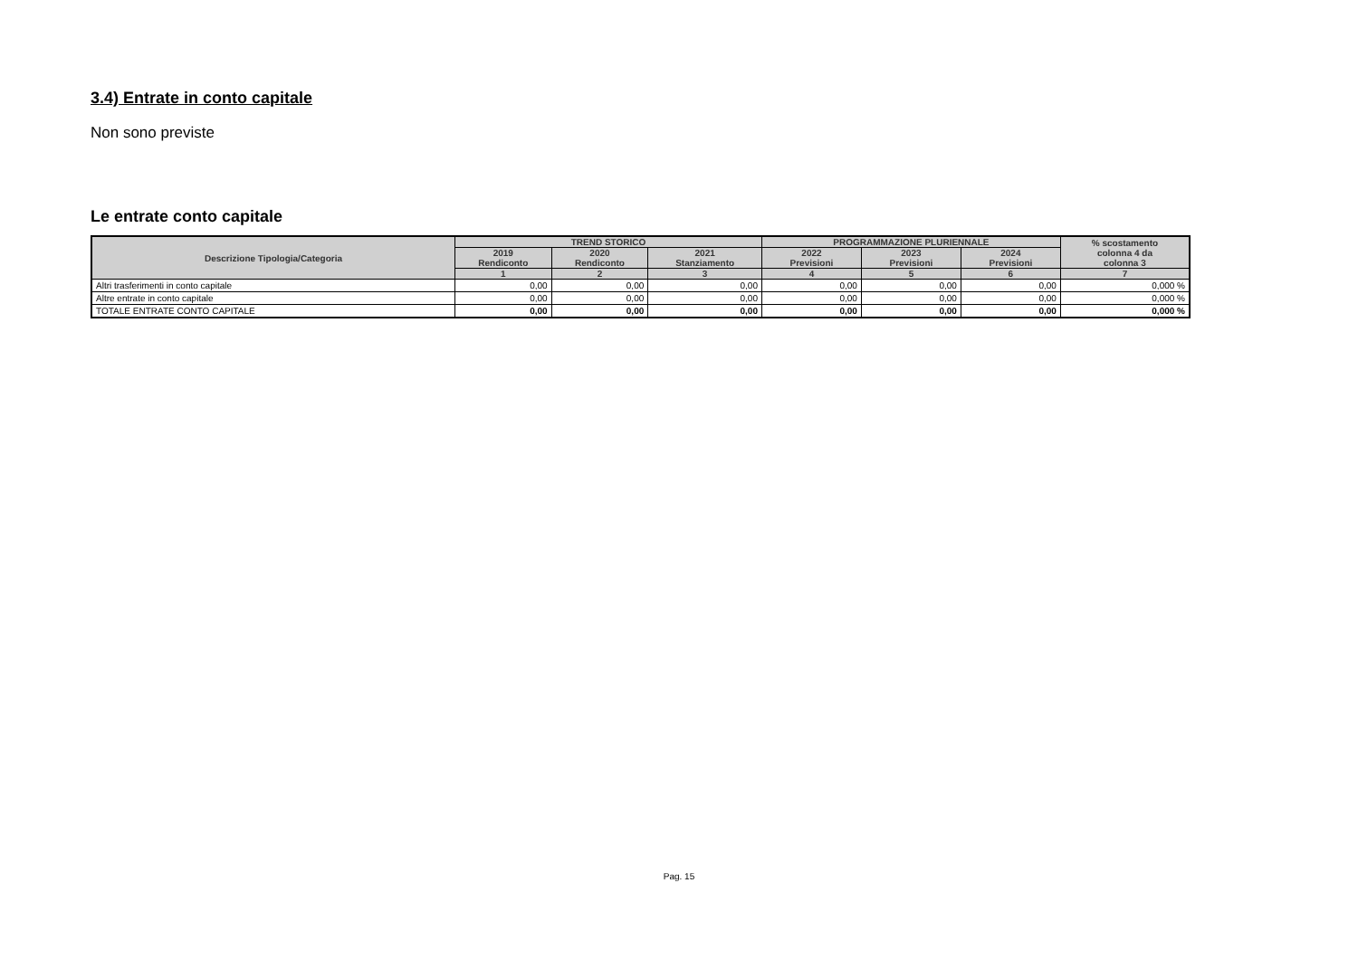3.4) Entrate in conto capitale
Non sono previste
Le entrate conto capitale
| Descrizione Tipologia/Categoria | TREND STORICO | | | PROGRAMMAZIONE PLURIENNALE | | | % scostamento colonna 4 da colonna 3 |
| --- | --- | --- | --- | --- | --- | --- | --- |
| | 2019 Rendiconto | 2020 Rendiconto | 2021 Stanziamento | 2022 Previsioni | 2023 Previsioni | 2024 Previsioni | |
| | 1 | 2 | 3 | 4 | 5 | 6 | 7 |
| Altri trasferimenti in conto capitale | 0,00 | 0,00 | 0,00 | 0,00 | 0,00 | 0,00 | 0,000 % |
| Altre entrate in conto capitale | 0,00 | 0,00 | 0,00 | 0,00 | 0,00 | 0,00 | 0,000 % |
| TOTALE ENTRATE CONTO CAPITALE | 0,00 | 0,00 | 0,00 | 0,00 | 0,00 | 0,00 | 0,000 % |
Pag. 15